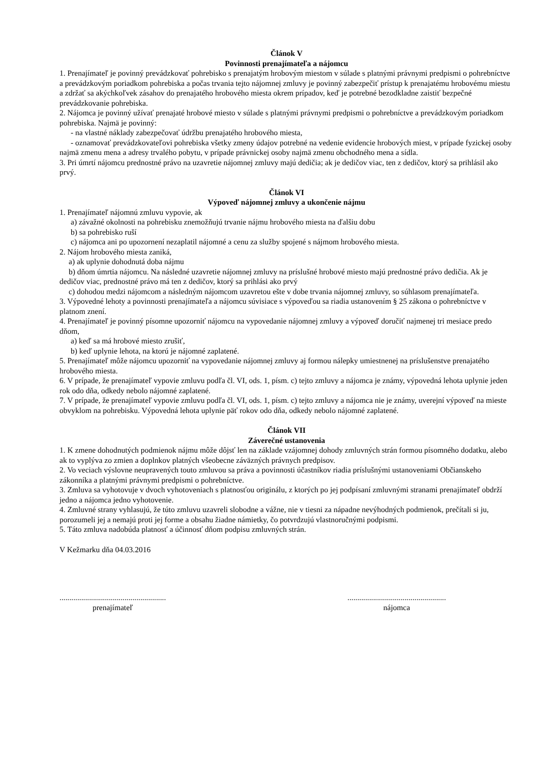Článok V
Povinnosti prenajímateľa a nájomcu
1. Prenajímateľ je povinný prevádzkovať pohrebisko s prenajatým hrobovým miestom v súlade s platnými právnymi predpismi o pohrebníctve a prevádzkovým poriadkom pohrebiska a počas trvania tejto nájomnej zmluvy je povinný zabezpečiť prístup k prenajatému hrobovému miestu a zdržať sa akýchkoľvek zásahov do prenajatého hrobového miesta okrem prípadov, keď je potrebné bezodkladne zaistiť bezpečné prevádzkovanie pohrebiska.
2. Nájomca je povinný užívať prenajaté hrobové miesto v súlade s platnými právnymi predpismi o pohrebníctve a prevádzkovým poriadkom pohrebiska. Najmä je povinný:
- na vlastné náklady zabezpečovať údržbu prenajatého hrobového miesta,
- oznamovať prevádzkovateľovi pohrebiska všetky zmeny údajov potrebné na vedenie evidencie hrobových miest, v prípade fyzickej osoby najmä zmenu mena a adresy trvalého pobytu, v prípade právnickej osoby najmä zmenu obchodného mena a sídla.
3. Pri úmrtí nájomcu prednostné právo na uzavretie nájomnej zmluvy majú dedičia; ak je dedičov viac, ten z dedičov, ktorý sa prihlásil ako prvý.
Článok VI
Výpoveď nájomnej zmluvy a ukončenie nájmu
1. Prenajímateľ nájomnú zmluvu vypovie, ak
a) závažné okolnosti na pohrebisku znemožňujú trvanie nájmu hrobového miesta na ďalšiu dobu
b) sa pohrebisko ruší
c) nájomca ani po upozornení nezaplatil nájomné a cenu za služby spojené s nájmom hrobového miesta.
2. Nájom hrobového miesta zaniká,
a) ak uplynie dohodnutá doba nájmu
b) dňom úmrtia nájomcu. Na následné uzavretie nájomnej zmluvy na príslušné hrobové miesto majú prednostné právo dedičia. Ak je dedičov viac, prednostné právo má ten z dedičov, ktorý sa prihlási ako prvý
c) dohodou medzi nájomcom a následným nájomcom uzavretou ešte v dobe trvania nájomnej zmluvy, so súhlasom prenajímateľa.
3. Výpovedné lehoty a povinnosti prenajímateľa a nájomcu súvisiace s výpoveďou sa riadia ustanovením § 25 zákona o pohrebníctve v platnom znení.
4. Prenajímateľ je povinný písomne upozorniť nájomcu na vypovedanie nájomnej zmluvy a výpoveď doručiť najmenej tri mesiace predo dňom,
a) keď sa má hrobové miesto zrušiť,
b) keď uplynie lehota, na ktorú je nájomné zaplatené.
5. Prenajímateľ môže nájomcu upozorniť na vypovedanie nájomnej zmluvy aj formou nálepky umiestnenej na príslušenstve prenajatého hrobového miesta.
6. V prípade, že prenajímateľ vypovie zmluvu podľa čl. VI, ods. 1, písm. c) tejto zmluvy a nájomca je známy, výpovedná lehota uplynie jeden rok odo dňa, odkedy nebolo nájomné zaplatené.
7. V prípade, že prenajímateľ vypovie zmluvu podľa čl. VI, ods. 1, písm. c) tejto zmluvy a nájomca nie je známy, uverejní výpoveď na mieste obvyklom na pohrebisku. Výpovedná lehota uplynie päť rokov odo dňa, odkedy nebolo nájomné zaplatené.
Článok VII
Záverečné ustanovenia
1. K zmene dohodnutých podmienok nájmu môže dôjsť len na základe vzájomnej dohody zmluvných strán formou písomného dodatku, alebo ak to vyplýva zo zmien a doplnkov platných všeobecne záväzných právnych predpisov.
2. Vo veciach výslovne neupravených touto zmluvou sa práva a povinnosti účastníkov riadia príslušnými ustanoveniami Občianskeho zákonníka a platnými právnymi predpismi o pohrebníctve.
3. Zmluva sa vyhotovuje v dvoch vyhotoveniach s platnosťou originálu, z ktorých po jej podpísaní zmluvnými stranami prenajímateľ obdrží jedno a nájomca jedno vyhotovenie.
4. Zmluvné strany vyhlasujú, že túto zmluvu uzavreli slobodne a vážne, nie v tiesni za nápadne nevýhodných podmienok, prečítali si ju, porozumeli jej a nemajú proti jej forme a obsahu žiadne námietky, čo potvrdzujú vlastnoručnými podpismi.
5. Táto zmluva nadobúda platnosť a účinnosť dňom podpisu zmluvných strán.
V Kežmarku dňa 04.03.2016
......................................................
prenajímateľ
..................................................
nájomca